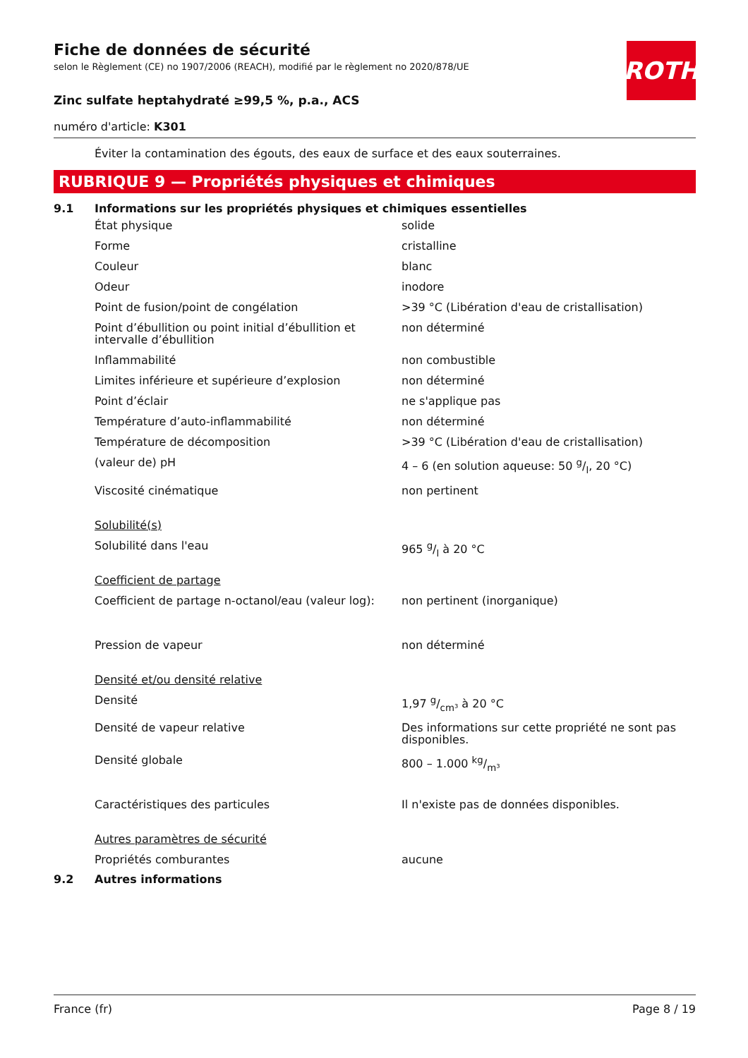ROTH
Fiche de données de sécurité
selon le Règlement (CE) no 1907/2006 (REACH), modifié par le règlement no 2020/878/UE
Zinc sulfate heptahydraté ≥99,5 %, p.a., ACS
numéro d'article: K301
Éviter la contamination des égouts, des eaux de surface et des eaux souterraines.
RUBRIQUE 9 — Propriétés physiques et chimiques
9.1 Informations sur les propriétés physiques et chimiques essentielles
| État physique | solide |
| Forme | cristalline |
| Couleur | blanc |
| Odeur | inodore |
| Point de fusion/point de congélation | >39 °C (Libération d'eau de cristallisation) |
| Point d’ébullition ou point initial d’ébullition et intervalle d’ébullition | non déterminé |
| Inflammabilité | non combustible |
| Limites inférieure et supérieure d’explosion | non déterminé |
| Point d’éclair | ne s'applique pas |
| Température d’auto-inflammabilité | non déterminé |
| Température de décomposition | >39 °C (Libération d'eau de cristallisation) |
| (valeur de) pH | 4 – 6 (en solution aqueuse: 50 g/l, 20 °C) |
| Viscosité cinématique | non pertinent |
| Solubilité(s) | |
| Solubilité dans l'eau | 965 g/l à 20 °C |
| Coefficient de partage | |
| Coefficient de partage n-octanol/eau (valeur log): | non pertinent (inorganique) |
| Pression de vapeur | non déterminé |
| Densité et/ou densité relative | |
| Densité | 1,97 g/cm³ à 20 °C |
| Densité de vapeur relative | Des informations sur cette propriété ne sont pas disponibles. |
| Densité globale | 800 – 1.000 kg/m³ |
| Caractéristiques des particules | Il n'existe pas de données disponibles. |
| Autres paramètres de sécurité | |
| Propriétés comburantes | aucune |
9.2 Autres informations
France (fr) Page 8 / 19